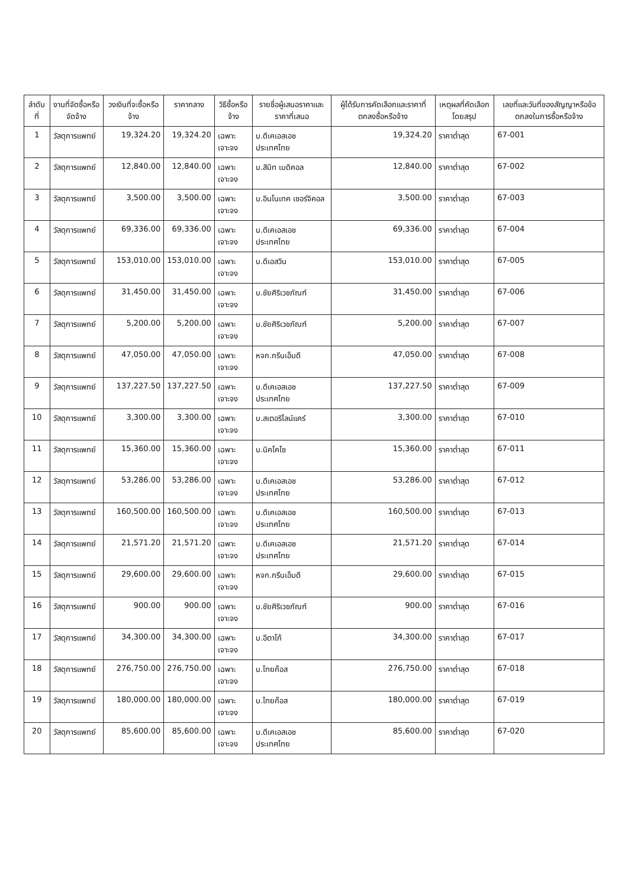| ลำดับที่ | งานที่จัดซื้อหรือจัดจ้าง | วงเงินที่จะซื้อหรือจ้าง | ราคากลาง | วิธีซื้อหรือจ้าง | รายชื่อผู้เสนอราคาและราคาที่เสนอ | ผู้ได้รับการคัดเลือกและราคาที่ตกลงซื้อหรือจ้าง | เหตุผลที่คัดเลือกโดยสรุป | เลขที่และวันที่ของสัญญาหรือข้อตกลงในการซื้อหรือจ้าง |
| --- | --- | --- | --- | --- | --- | --- | --- | --- |
| 1 | วัสดุการแพทย์ | 19,324.20 | 19,324.20 | เฉพาะเจาะจง | บ.ดีเคเอสเอช ประเทศไทย | 19,324.20 | ราคาต่ำสุด | 67-001 |
| 2 | วัสดุการแพทย์ | 12,840.00 | 12,840.00 | เฉพาะเจาะจง | บ.สิมิท เมดิคอล | 12,840.00 | ราคาต่ำสุด | 67-002 |
| 3 | วัสดุการแพทย์ | 3,500.00 | 3,500.00 | เฉพาะเจาะจง | บ.อินโนเทค เซอร์จิคอล | 3,500.00 | ราคาต่ำสุด | 67-003 |
| 4 | วัสดุการแพทย์ | 69,336.00 | 69,336.00 | เฉพาะเจาะจง | บ.ดีเคเอสเอช ประเทศไทย | 69,336.00 | ราคาต่ำสุด | 67-004 |
| 5 | วัสดุการแพทย์ | 153,010.00 | 153,010.00 | เฉพาะเจาะจง | บ.ดีเอสวิน | 153,010.00 | ราคาต่ำสุด | 67-005 |
| 6 | วัสดุการแพทย์ | 31,450.00 | 31,450.00 | เฉพาะเจาะจง | บ.ชัยศิริเวชภัณฑ์ | 31,450.00 | ราคาต่ำสุด | 67-006 |
| 7 | วัสดุการแพทย์ | 5,200.00 | 5,200.00 | เฉพาะเจาะจง | บ.ชัยศิริเวชภัณฑ์ | 5,200.00 | ราคาต่ำสุด | 67-007 |
| 8 | วัสดุการแพทย์ | 47,050.00 | 47,050.00 | เฉพาะเจาะจง | หจก.กรีนเอ็มดี | 47,050.00 | ราคาต่ำสุด | 67-008 |
| 9 | วัสดุการแพทย์ | 137,227.50 | 137,227.50 | เฉพาะเจาะจง | บ.ดีเคเอสเอช ประเทศไทย | 137,227.50 | ราคาต่ำสุด | 67-009 |
| 10 | วัสดุการแพทย์ | 3,300.00 | 3,300.00 | เฉพาะเจาะจง | บ.สเตอริไลน์แคร์ | 3,300.00 | ราคาต่ำสุด | 67-010 |
| 11 | วัสดุการแพทย์ | 15,360.00 | 15,360.00 | เฉพาะเจาะจง | บ.นิคโคโซ | 15,360.00 | ราคาต่ำสุด | 67-011 |
| 12 | วัสดุการแพทย์ | 53,286.00 | 53,286.00 | เฉพาะเจาะจง | บ.ดีเคเอสเอช ประเทศไทย | 53,286.00 | ราคาต่ำสุด | 67-012 |
| 13 | วัสดุการแพทย์ | 160,500.00 | 160,500.00 | เฉพาะเจาะจง | บ.ดีเคเอสเอช ประเทศไทย | 160,500.00 | ราคาต่ำสุด | 67-013 |
| 14 | วัสดุการแพทย์ | 21,571.20 | 21,571.20 | เฉพาะเจาะจง | บ.ดีเคเอสเอช ประเทศไทย | 21,571.20 | ราคาต่ำสุด | 67-014 |
| 15 | วัสดุการแพทย์ | 29,600.00 | 29,600.00 | เฉพาะเจาะจง | หจก.กรีนเอ็มดี | 29,600.00 | ราคาต่ำสุด | 67-015 |
| 16 | วัสดุการแพทย์ | 900.00 | 900.00 | เฉพาะเจาะจง | บ.ชัยศิริเวชภัณฑ์ | 900.00 | ราคาต่ำสุด | 67-016 |
| 17 | วัสดุการแพทย์ | 34,300.00 | 34,300.00 | เฉพาะเจาะจง | บ.อีตาโก้ | 34,300.00 | ราคาต่ำสุด | 67-017 |
| 18 | วัสดุการแพทย์ | 276,750.00 | 276,750.00 | เฉพาะเจาะจง | บ.ไทยก๊อส | 276,750.00 | ราคาต่ำสุด | 67-018 |
| 19 | วัสดุการแพทย์ | 180,000.00 | 180,000.00 | เฉพาะเจาะจง | บ.ไทยก๊อส | 180,000.00 | ราคาต่ำสุด | 67-019 |
| 20 | วัสดุการแพทย์ | 85,600.00 | 85,600.00 | เฉพาะเจาะจง | บ.ดีเคเอสเอช ประเทศไทย | 85,600.00 | ราคาต่ำสุด | 67-020 |